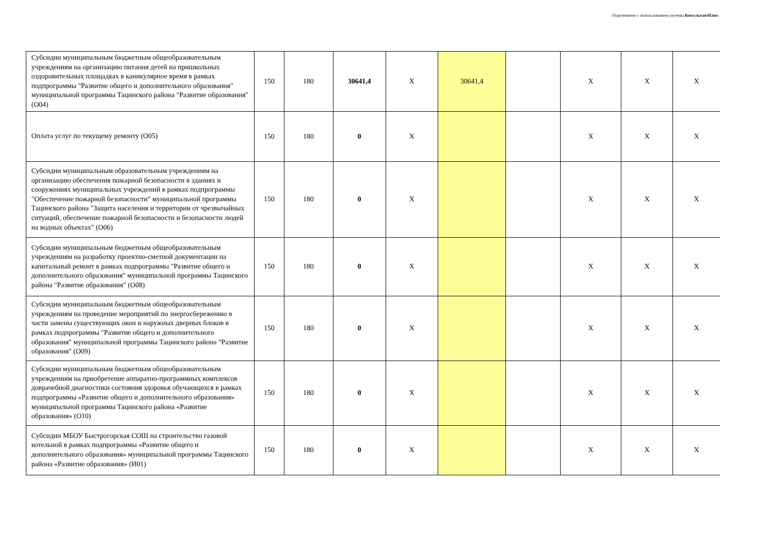Подготовлено с использованием системы КонсультантПлюс
| Субсидии муниципальным бюджетным общеобразовательным учреждениям на организацию питания детей на пришкольных оздоровительных площадках в каникулярное время в рамках подпрограммы "Развитие общего и дополнительного образования" муниципальной программы Тацинского района "Развитие образования" (О04) | 150 | 180 | 30641,4 | X | 30641,4 | | X | X | X |
| Оплата услуг по текущему ремонту (О05) | 150 | 180 | 0 | X | | | X | X | X |
| Субсидии муниципальным образовательным учреждениям на организацию обеспечения пожарной безопасности в зданиях и сооружениях муниципальных учреждений в рамках подпрограммы "Обеспечение пожарной безопасности" муниципальной программы Тацинского района "Защита населения и территории от чрезвычайных ситуаций, обеспечение пожарной безопасности и безопасности людей на водных объектах" (О06) | 150 | 180 | 0 | X | | | X | X | X |
| Субсидии муниципальным бюджетным общеобразовательным учреждениям на разработку проектно-сметной документации на капитальный ремонт в рамках подпрограммы "Развитие общего и дополнительного образования" муниципальной программы Тацинского района "Развитие образования" (О08) | 150 | 180 | 0 | X | | | X | X | X |
| Субсидии муниципальным бюджетным общеобразовательным учреждениям на проведение мероприятий по энергосбережению в части замены существующих окон и наружных дверных блоков в рамках подпрограммы "Развитие общего и дополнительного образования" муниципальной программы Тацинского района "Развитие образования" (О09) | 150 | 180 | 0 | X | | | X | X | X |
| Субсидии муниципальным бюджетным общеобразовательным учреждениям на приобретение аппаратно-программных комплексов доврачебной диагностики состояния здоровья обучающихся в рамках подпрограммы «Развитие общего и дополнительного образования» муниципальной программы Тацинского района «Развитие образования» (О10) | 150 | 180 | 0 | X | | | X | X | X |
| Субсидии МБОУ Быстрогорская СОШ на строительство газовой котельной в рамках подпрограммы «Развитие общего и дополнительного образования» муниципальной программы Тацинского района «Развитие образования» (И01) | 150 | 180 | 0 | X | | | X | X | X |